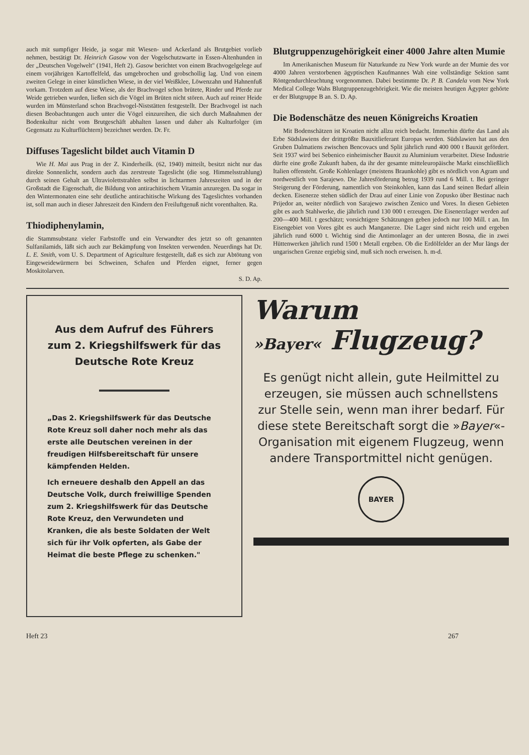auch mit sumpfiger Heide, ja sogar mit Wiesen- und Ackerland als Brutgebiet vorlieb nehmen, bestätigt Dr. Heinrich Gasow von der Vogelschutzwarte in Essen-Altenhunden in der „Deutschen Vogelwelt" (1941, Heft 2). Gasow berichtet von einem Brachvogelgelege auf einem vorjährigen Kartoffelfeld, das umgebrochen und grobschollig lag. Und von einem zweiten Gelege in einer künstlichen Wiese, in der viel Weißklee, Löwenzahn und Hahnenfuß vorkam. Trotzdem auf diese Wiese, als der Brachvogel schon brütete, Rinder und Pferde zur Weide getrieben wurden, ließen sich die Vögel im Brüten nicht stören. Auch auf reiner Heide wurden im Münsterland schon Brachvogel-Niststätten festgestellt. Der Brachvogel ist nach diesen Beobachtungen auch unter die Vögel einzureihen, die sich durch Maßnahmen der Bodenkultur nicht vom Brutgeschäft abhalten lassen und daher als Kulturfolger (im Gegensatz zu Kulturflüchtern) bezeichnet werden. Dr. Fr.
Diffuses Tageslicht bildet auch Vitamin D
Wie H. Mai aus Prag in der Z. Kinderheilk. (62, 1940) mitteilt, besitzt nicht nur das direkte Sonnenlicht, sondern auch das zerstreute Tageslicht (die sog. Himmelsstrahlung) durch seinen Gehalt an Ultraviolettstrahlen selbst in lichtarmen Jahreszeiten und in der Großstadt die Eigenschaft, die Bildung von antirachitischem Vitamin anzuregen. Da sogar in den Wintermonaten eine sehr deutliche antirachitische Wirkung des Tageslichtes vorhanden ist, soll man auch in dieser Jahreszeit den Kindern den Freiluftgenuß nicht vorenthalten. Ra.
Thiodiphenylamin,
die Stammsubstanz vieler Farbstoffe und ein Verwandter des jetzt so oft genannten Sulfanilamids, läßt sich auch zur Bekämpfung von Insekten verwenden. Neuerdings hat Dr. L. E. Smith, vom U. S. Department of Agriculture festgestellt, daß es sich zur Abtötung von Eingeweidewürmern bei Schweinen, Schafen und Pferden eignet, ferner gegen Moskitolarven.
S. D. Ap.
Blutgruppenzugehörigkeit einer 4000 Jahre alten Mumie
Im Amerikanischen Museum für Naturkunde zu New York wurde an der Mumie des vor 4000 Jahren verstorbenen ägyptischen Kaufmannes Wah eine vollständige Sektion samt Röntgendurchleuchtung vorgenommen. Dabei bestimmte Dr. P. B. Candela vom New York Medical College Wahs Blutgruppenzugehörigkeit. Wie die meisten heutigen Ägypter gehörte er der Blutgruppe B an. S. D. Ap.
Die Bodenschätze des neuen Königreichs Kroatien
Mit Bodenschätzen ist Kroatien nicht allzu reich bedacht. Immerhin dürfte das Land als Erbe Südslawiens der drittgrößte Bauxitlieferant Europas werden. Südslawien hat aus den Gruben Dalmatiens zwischen Bencovacs und Split jährlich rund 400 000 t Bauxit gefördert. Seit 1937 wird bei Sebenico einheimischer Bauxit zu Aluminium verarbeitet. Diese Industrie dürfte eine große Zukunft haben, da ihr der gesamte mitteleuropäische Markt einschließlich Italien offensteht. Große Kohlenlager (meistens Braunkohle) gibt es nördlich von Agram und nordwestlich von Sarajewo. Die Jahresförderung betrug 1939 rund 6 Mill. t. Bei geringer Steigerung der Förderung, namentlich von Steinkohlen, kann das Land seinen Bedarf allein decken. Eisenerze stehen südlich der Drau auf einer Linie von Zopusko über Bestinac nach Prijedor an, weiter nördlich von Sarajewo zwischen Zenico und Vores. In diesen Gebieten gibt es auch Stahlwerke, die jährlich rund 130 000 t erzeugen. Die Eisenerzlager werden auf 200—400 Mill. t geschätzt; vorsichtigere Schätzungen geben jedoch nur 100 Mill. t an. Im Eisengebiet von Vores gibt es auch Manganerze. Die Lager sind nicht reich und ergeben jährlich rund 6000 t. Wichtig sind die Antimonlager an der unteren Bosna, die in zwei Hüttenwerken jährlich rund 1500 t Metall ergeben. Ob die Erdölfelder an der Mur längs der ungarischen Grenze ergiebig sind, muß sich noch erweisen. h. m-d.
Aus dem Aufruf des Führers zum 2. Kriegshilfswerk für das Deutsche Rote Kreuz
„Das 2. Kriegshilfswerk für das Deutsche Rote Kreuz soll daher noch mehr als das erste alle Deutschen vereinen in der freudigen Hilfsbereitschaft für unsere kämpfenden Helden.
Ich erneuere deshalb den Appell an das Deutsche Volk, durch freiwillige Spenden zum 2. Kriegshilfswerk für das Deutsche Rote Kreuz, den Verwundeten und Kranken, die als beste Soldaten der Welt sich für ihr Volk opferten, als Gabe der Heimat die beste Pflege zu schenken."
Warum
»Bayer« Flugzeug?
Es genügt nicht allein, gute Heilmittel zu erzeugen, sie müssen auch schnellstens zur Stelle sein, wenn man ihrer bedarf. Für diese stete Bereitschaft sorgt die »Bayer«-Organisation mit eigenem Flugzeug, wenn andere Transportmittel nicht genügen.
BAYER
Heft 23 267